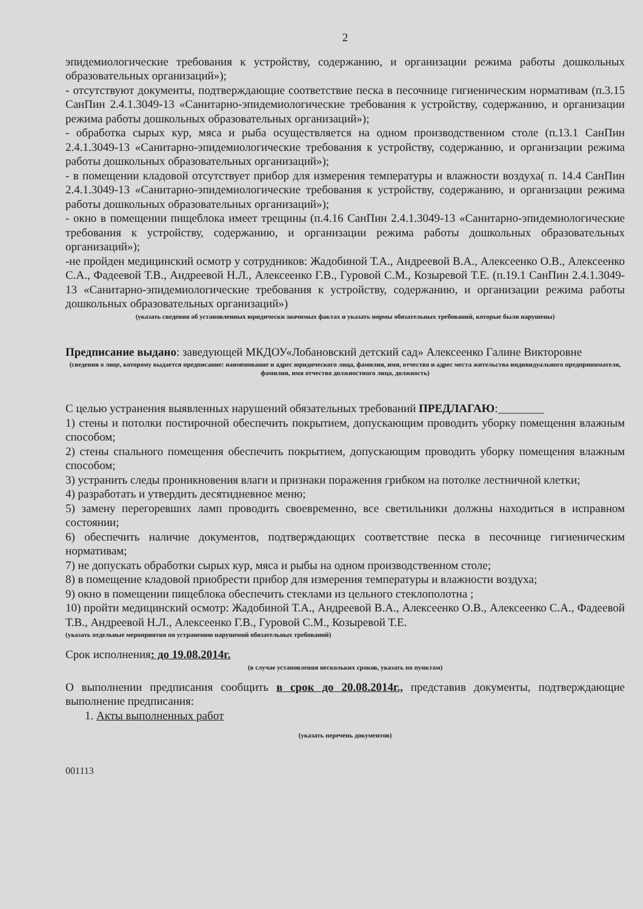2
эпидемиологические требования к устройству, содержанию, и организации режима работы дошкольных образовательных организаций»);
- отсутствуют документы, подтверждающие соответствие песка в песочнице гигиеническим нормативам (п.3.15 СанПин 2.4.1.3049-13 «Санитарно-эпидемиологические требования к устройству, содержанию, и организации режима работы дошкольных образовательных организаций»);
- обработка сырых кур, мяса и рыба осуществляется на одном производственном столе (п.13.1 СанПин 2.4.1.3049-13 «Санитарно-эпидемиологические требования к устройству, содержанию, и организации режима работы дошкольных образовательных организаций»);
- в помещении кладовой отсутствует прибор для измерения температуры и влажности воздуха( п. 14.4 СанПин 2.4.1.3049-13 «Санитарно-эпидемиологические требования к устройству, содержанию, и организации режима работы дошкольных образовательных организаций»);
- окно в помещении пищеблока имеет трещины (п.4.16 СанПин 2.4.1.3049-13 «Санитарно-эпидемиологические требования к устройству, содержанию, и организации режима работы дошкольных образовательных организаций»);
-не пройден медицинский осмотр у сотрудников: Жадобиной Т.А., Андреевой В.А., Алексеенко О.В., Алексеенко С.А., Фадеевой Т.В., Андреевой Н.Л., Алексеенко Г.В., Гуровой С.М., Козыревой Т.Е. (п.19.1 СанПин 2.4.1.3049-13 «Санитарно-эпидемиологические требования к устройству, содержанию, и организации режима работы дошкольных образовательных организаций»)
(указать сведения об установленных юридически значимых фактах и указать нормы обязательных требований, которые были нарушены)
Предписание выдано: заведующей МКДОУ«Лобановский детский сад» Алексеенко Галине Викторовне
(сведения о лице, которому выдается предписание: наименование и адрес юридического лица, фамилия, имя, отчество и адрес места жительства индивидуального предпринимателя, фамилия, имя отчество должностного лица, должность)
С целью устранения выявленных нарушений обязательных требований ПРЕДЛАГАЮ:________
1) стены и потолки постирочной обеспечить покрытием, допускающим проводить уборку помещения влажным способом;
2) стены спального помещения обеспечить покрытием, допускающим проводить уборку помещения влажным способом;
3) устранить следы проникновения влаги и признаки поражения грибком на потолке лестничной клетки;
4) разработать и утвердить десятидневное меню;
5) замену перегоревших ламп проводить своевременно, все светильники должны находиться в исправном состоянии;
6) обеспечить наличие документов, подтверждающих соответствие песка в песочнице гигиеническим нормативам;
7) не допускать обработки сырых кур, мяса и рыбы на одном производственном столе;
8) в помещение кладовой приобрести прибор для измерения температуры и влажности воздуха;
9) окно в помещении пищеблока обеспечить стеклами из цельного стеклополотна ;
10) пройти медицинский осмотр: Жадобиной Т.А., Андреевой В.А., Алексеенко О.В., Алексеенко С.А., Фадеевой Т.В., Андреевой Н.Л., Алексеенко Г.В., Гуровой С.М., Козыревой Т.Е.
(указать отдельные мероприятия по устранению нарушений обязательных требований)
Срок исполнения: до 19.08.2014г.
(в случае установления нескольких сроков, указать по пунктам)
О выполнении предписания сообщить в срок до 20.08.2014г., представив документы, подтверждающие выполнение предписания:
1. Акты выполненных работ
(указать перечень документов)
001113